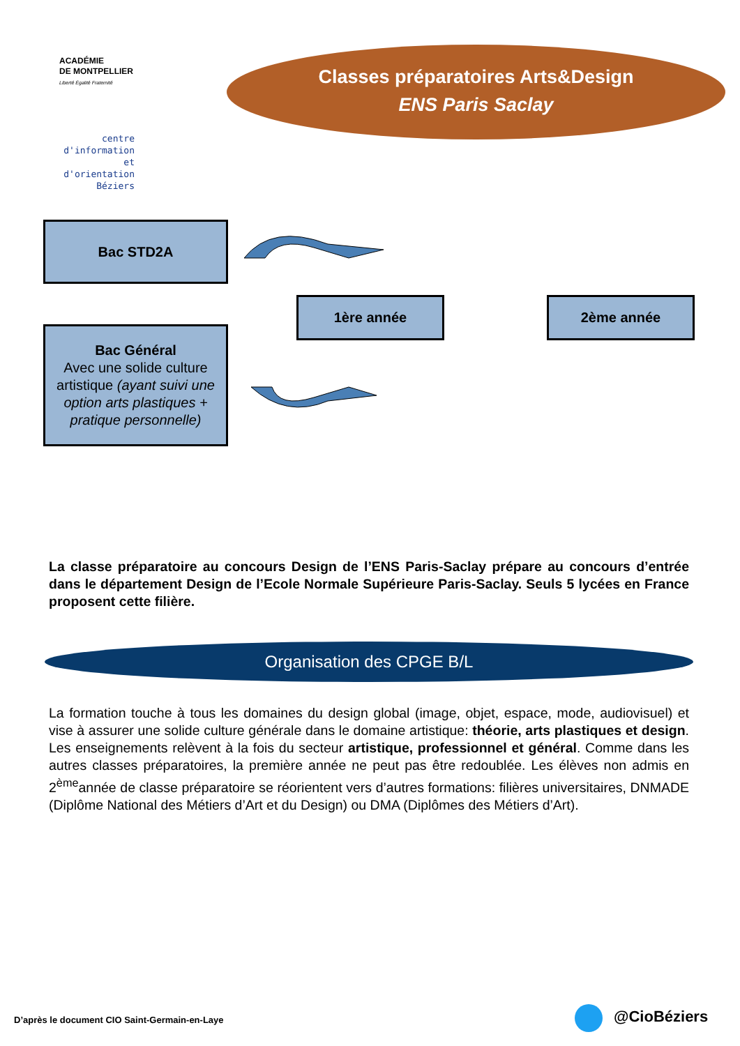ACADÉMIE
DE MONTPELLIER
Liberté Égalité Fraternité
centre d'information
et d'orientation
Béziers
Classes préparatoires Arts&Design
ENS Paris Saclay
Bac STD2A
Bac Général
Avec une solide culture artistique (ayant suivi une option arts plastiques + pratique personnelle)
1ère année 2ème année
La classe préparatoire au concours Design de l’ENS Paris-Saclay prépare au concours d’entrée dans le département Design de l’Ecole Normale Supérieure Paris-Saclay. Seuls 5 lycées en France proposent cette filière.
Organisation des CPGE B/L
La formation touche à tous les domaines du design global (image, objet, espace, mode, audiovisuel) et vise à assurer une solide culture générale dans le domaine artistique: théorie, arts plastiques et design. Les enseignements relèvent à la fois du secteur artistique, professionnel et général. Comme dans les autres classes préparatoires, la première année ne peut pas être redoublée. Les élèves non admis en 2<sup>ème</sup>année de classe préparatoire se réorientent vers d’autres formations: filières universitaires, DNMADE (Diplôme National des Métiers d’Art et du Design) ou DMA (Diplômes des Métiers d’Art).
D’après le document CIO Saint-Germain-en-Laye
@CioBéziers